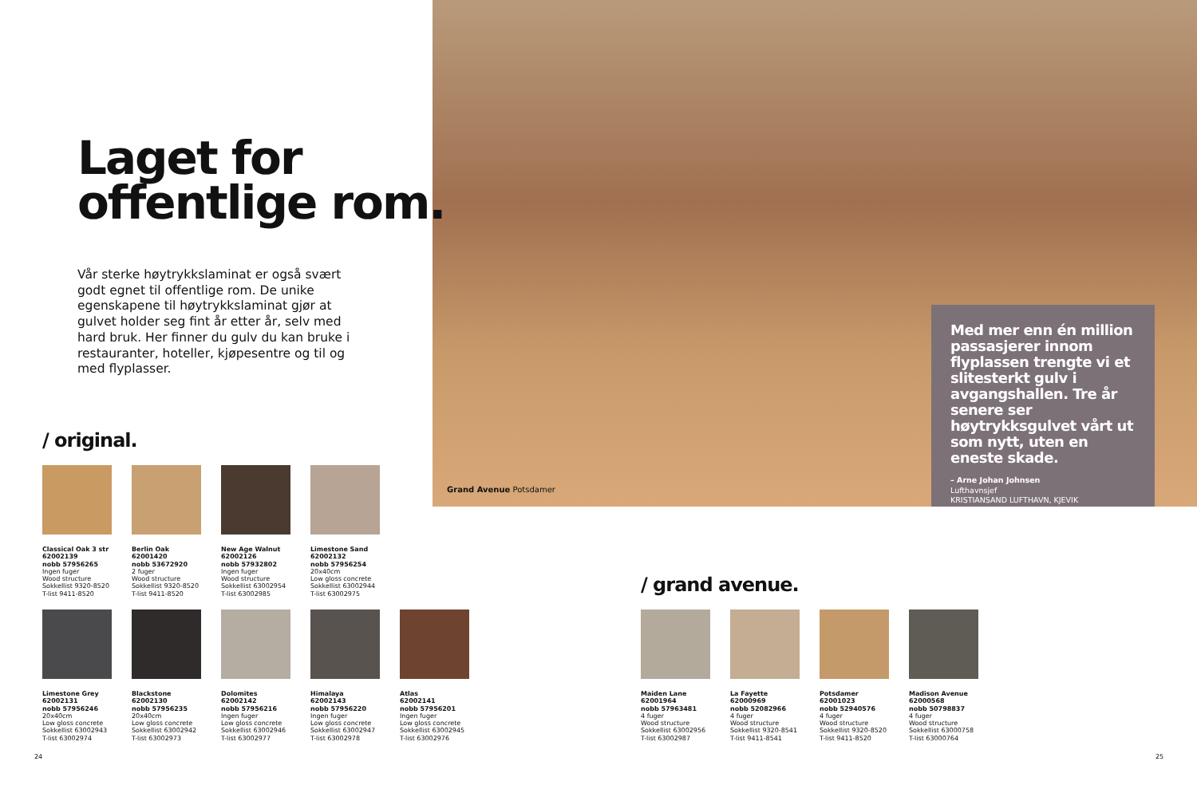Grand Avenue Potsdamer
Med mer enn én million passasjerer innom flyplassen trengte vi et slitesterkt gulv i avgangshallen. Tre år senere ser høytrykksgulvet vårt ut som nytt, uten en eneste skade.
– Arne Johan Johnsen
Lufthavnsjef
KRISTIANSAND LUFTHAVN, KJEVIK
Laget for
offentlige rom.
Vår sterke høytrykkslaminat er også svært godt egnet til offentlige rom. De unike egenskapene til høytrykkslaminat gjør at gulvet holder seg fint år etter år, selv med hard bruk. Her finner du gulv du kan bruke i restauranter, hoteller, kjøpesentre og til og med flyplasser.
/ original.
Classical Oak 3 str
62002139
nobb 57956265
Ingen fuger
Wood structure
Sokkellist 9320-8520
T-list 9411-8520
Berlin Oak
62001420
nobb 53672920
2 fuger
Wood structure
Sokkellist 9320-8520
T-list 9411-8520
New Age Walnut
62002126
nobb 57932802
Ingen fuger
Wood structure
Sokkellist 63002954
T-list 63002985
Limestone Sand
62002132
nobb 57956254
20x40cm
Low gloss concrete
Sokkellist 63002944
T-list 63002975
Limestone Grey
62002131
nobb 57956246
20x40cm
Low gloss concrete
Sokkellist 63002943
T-list 63002974
Blackstone
62002130
nobb 57956235
20x40cm
Low gloss concrete
Sokkellist 63002942
T-list 63002973
Dolomites
62002142
nobb 57956216
Ingen fuger
Low gloss concrete
Sokkellist 63002946
T-list 63002977
Himalaya
62002143
nobb 57956220
Ingen fuger
Low gloss concrete
Sokkellist 63002947
T-list 63002978
Atlas
62002141
nobb 57956201
Ingen fuger
Low gloss concrete
Sokkellist 63002945
T-list 63002976
/ grand avenue.
Maiden Lane
62001964
nobb 57963481
4 fuger
Wood structure
Sokkellist 63002956
T-list 63002987
La Fayette
62000969
nobb 52082966
4 fuger
Wood structure
Sokkellist 9320-8541
T-list 9411-8541
Potsdamer
62001023
nobb 52940576
4 fuger
Wood structure
Sokkellist 9320-8520
T-list 9411-8520
Madison Avenue
62000568
nobb 50798837
4 fuger
Wood structure
Sokkellist 63000758
T-list 63000764
24 25